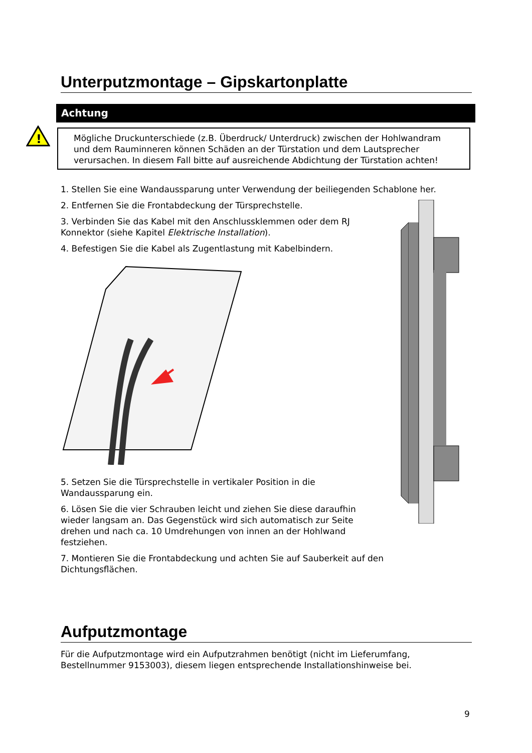Unterputzmontage – Gipskartonplatte
Achtung
!
Mögliche Druckunterschiede (z.B. Überdruck/ Unterdruck) zwischen der Hohlwandram und dem Rauminneren können Schäden an der Türstation und dem Lautsprecher verursachen. In diesem Fall bitte auf ausreichende Abdichtung der Türstation achten!
1. Stellen Sie eine Wandaussparung unter Verwendung der beiliegenden Schablone her.
2. Entfernen Sie die Frontabdeckung der Türsprechstelle.
3. Verbinden Sie das Kabel mit den Anschlussklemmen oder dem RJ Konnektor (siehe Kapitel Elektrische Installation).
4. Befestigen Sie die Kabel als Zugentlastung mit Kabelbindern.
5. Setzen Sie die Türsprechstelle in vertikaler Position in die Wandaussparung ein.
6. Lösen Sie die vier Schrauben leicht und ziehen Sie diese daraufhin wieder langsam an. Das Gegenstück wird sich automatisch zur Seite drehen und nach ca. 10 Umdrehungen von innen an der Hohlwand festziehen.
7. Montieren Sie die Frontabdeckung und achten Sie auf Sauberkeit auf den Dichtungsflächen.
Aufputzmontage
Für die Aufputzmontage wird ein Aufputzrahmen benötigt (nicht im Lieferumfang, Bestellnummer 9153003), diesem liegen entsprechende Installationshinweise bei.
9